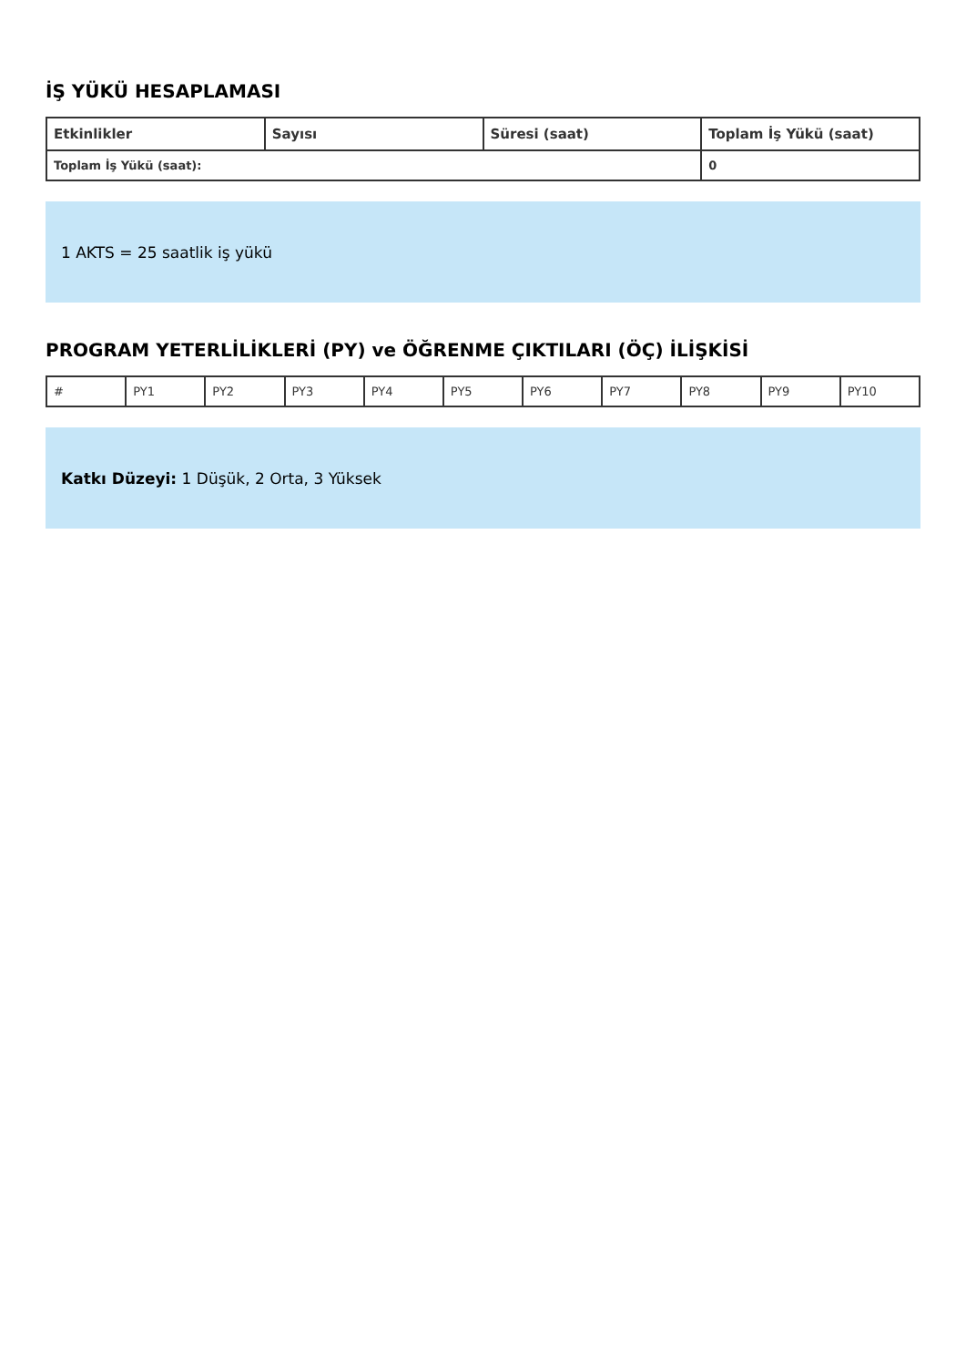İŞ YÜKÜ HESAPLAMASI
| Etkinlikler | Sayısı | Süresi (saat) | Toplam İş Yükü (saat) |
| --- | --- | --- | --- |
| Toplam İş Yükü (saat): | | | 0 |
1 AKTS = 25 saatlik iş yükü
PROGRAM YETERLİLİKLERİ (PY) ve ÖĞRENME ÇIKTILARI (ÖÇ) İLİŞKİSİ
| # | PY1 | PY2 | PY3 | PY4 | PY5 | PY6 | PY7 | PY8 | PY9 | PY10 |
Katkı Düzeyi: 1 Düşük, 2 Orta, 3 Yüksek